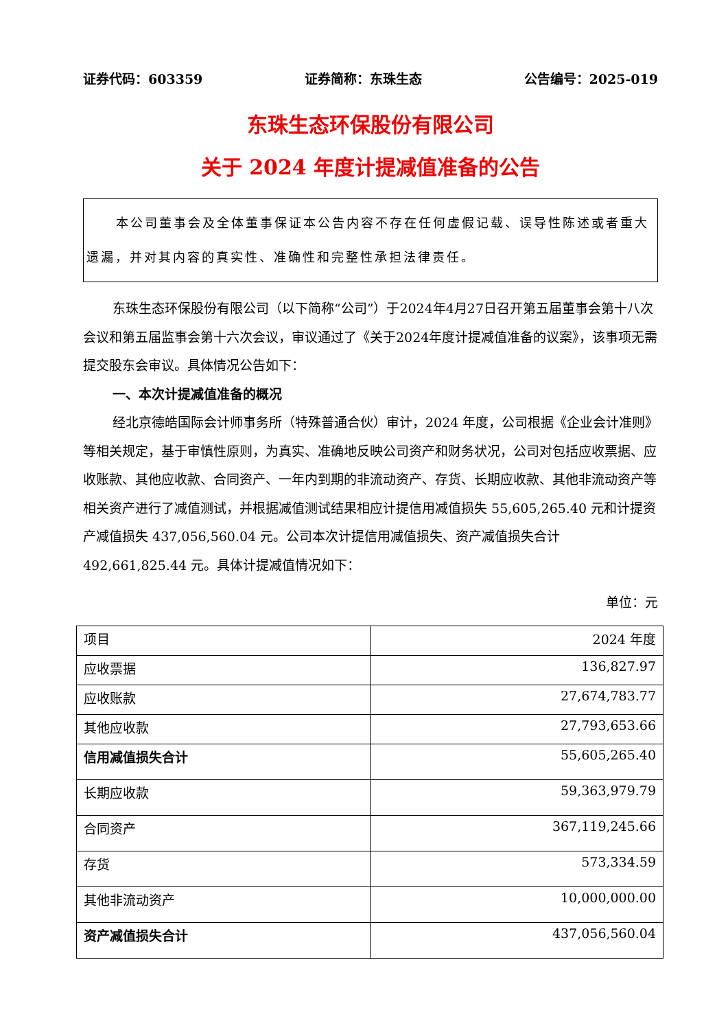证券代码：603359 证券简称：东珠生态 公告编号：2025-019
东珠生态环保股份有限公司
关于 2024 年度计提减值准备的公告
本公司董事会及全体董事保证本公告内容不存在任何虚假记载、误导性陈述或者重大遗漏，并对其内容的真实性、准确性和完整性承担法律责任。
东珠生态环保股份有限公司（以下简称“公司”）于2024年4月27日召开第五届董事会第十八次会议和第五届监事会第十六次会议，审议通过了《关于2024年度计提减值准备的议案》，该事项无需提交股东会审议。具体情况公告如下：
一、本次计提减值准备的概况
经北京德皓国际会计师事务所（特殊普通合伙）审计，2024 年度，公司根据《企业会计准则》等相关规定，基于审慎性原则，为真实、准确地反映公司资产和财务状况，公司对包括应收票据、应收账款、其他应收款、合同资产、一年内到期的非流动资产、存货、长期应收款、其他非流动资产等相关资产进行了减值测试，并根据减值测试结果相应计提信用减值损失 55,605,265.40 元和计提资产减值损失 437,056,560.04 元。公司本次计提信用减值损失、资产减值损失合计 492,661,825.44 元。具体计提减值情况如下：
单位：元
| 项目 | 2024 年度 |
| 应收票据 | 136,827.97 |
| 应收账款 | 27,674,783.77 |
| 其他应收款 | 27,793,653.66 |
| 信用减值损失合计 | 55,605,265.40 |
| 长期应收款 | 59,363,979.79 |
| 合同资产 | 367,119,245.66 |
| 存货 | 573,334.59 |
| 其他非流动资产 | 10,000,000.00 |
| 资产减值损失合计 | 437,056,560.04 |